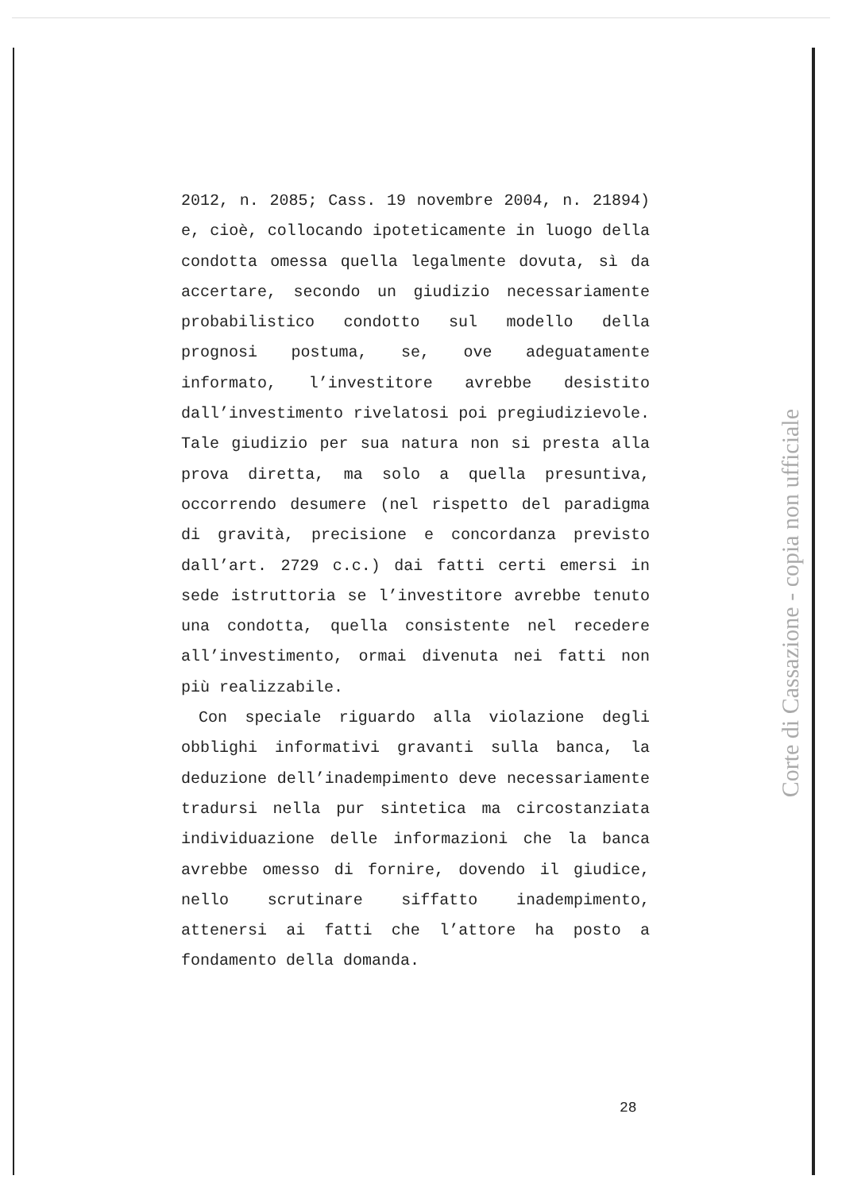2012, n. 2085; Cass. 19 novembre 2004, n. 21894) e, cioè, collocando ipoteticamente in luogo della condotta omessa quella legalmente dovuta, sì da accertare, secondo un giudizio necessariamente probabilistico condotto sul modello della prognosi postuma, se, ove adeguatamente informato, l’investitore avrebbe desistito dall’investimento rivelatosi poi pregiudizievole. Tale giudizio per sua natura non si presta alla prova diretta, ma solo a quella presuntiva, occorrendo desumere (nel rispetto del paradigma di gravità, precisione e concordanza previsto dall’art. 2729 c.c.) dai fatti certi emersi in sede istruttoria se l’investitore avrebbe tenuto una condotta, quella consistente nel recedere all’investimento, ormai divenuta nei fatti non più realizzabile.
Con speciale riguardo alla violazione degli obblighi informativi gravanti sulla banca, la deduzione dell’inadempimento deve necessariamente tradursi nella pur sintetica ma circostanziata individuazione delle informazioni che la banca avrebbe omesso di fornire, dovendo il giudice, nello scrutinare siffatto inadempimento, attenersi ai fatti che l’attore ha posto a fondamento della domanda.
28
Corte di Cassazione - copia non ufficiale